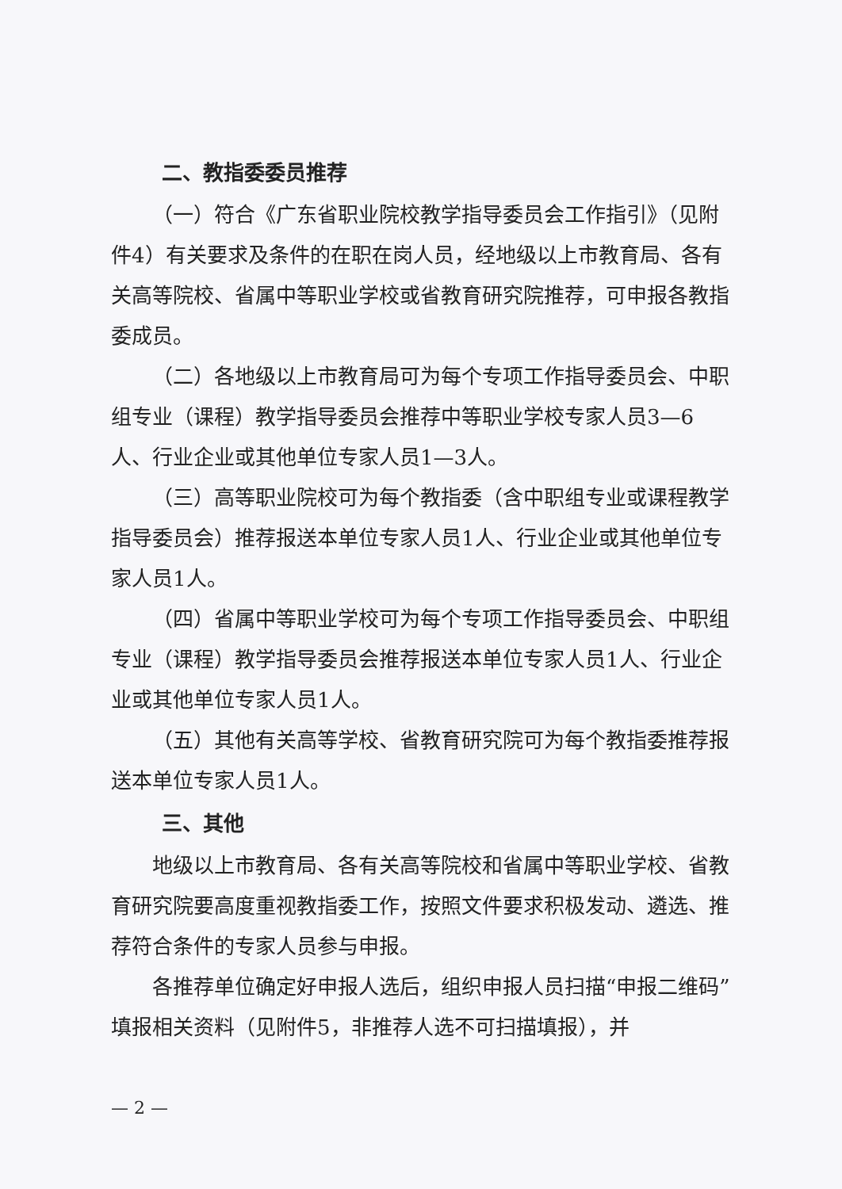二、教指委委员推荐
（一）符合《广东省职业院校教学指导委员会工作指引》（见附件4）有关要求及条件的在职在岗人员，经地级以上市教育局、各有关高等院校、省属中等职业学校或省教育研究院推荐，可申报各教指委成员。
（二）各地级以上市教育局可为每个专项工作指导委员会、中职组专业（课程）教学指导委员会推荐中等职业学校专家人员3—6人、行业企业或其他单位专家人员1—3人。
（三）高等职业院校可为每个教指委（含中职组专业或课程教学指导委员会）推荐报送本单位专家人员1人、行业企业或其他单位专家人员1人。
（四）省属中等职业学校可为每个专项工作指导委员会、中职组专业（课程）教学指导委员会推荐报送本单位专家人员1人、行业企业或其他单位专家人员1人。
（五）其他有关高等学校、省教育研究院可为每个教指委推荐报送本单位专家人员1人。
三、其他
地级以上市教育局、各有关高等院校和省属中等职业学校、省教育研究院要高度重视教指委工作，按照文件要求积极发动、遴选、推荐符合条件的专家人员参与申报。
各推荐单位确定好申报人选后，组织申报人员扫描“申报二维码”填报相关资料（见附件5，非推荐人选不可扫描填报），并
— 2 —